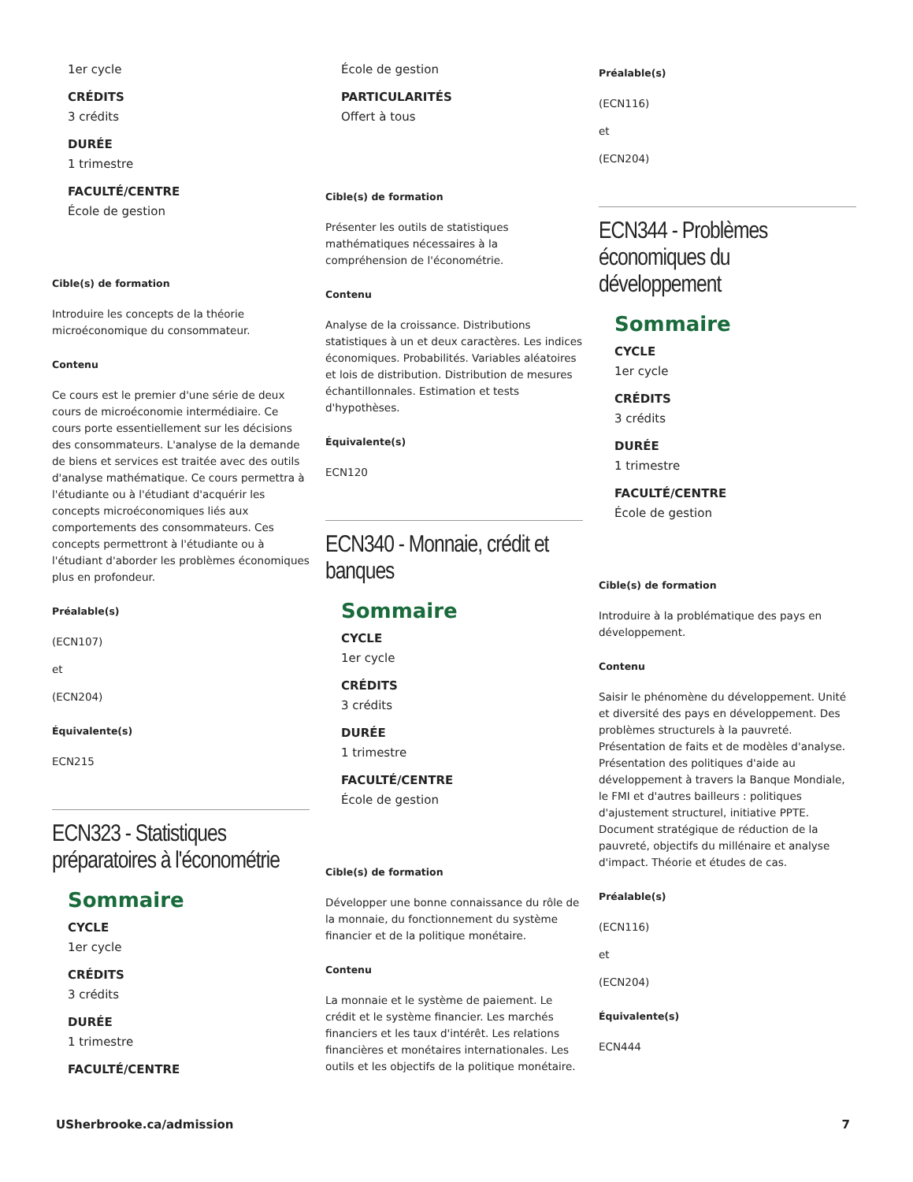1er cycle
CRÉDITS
3 crédits
DURÉE
1 trimestre
FACULTÉ/CENTRE
École de gestion
Cible(s) de formation
Introduire les concepts de la théorie microéconomique du consommateur.
Contenu
Ce cours est le premier d'une série de deux cours de microéconomie intermédiaire. Ce cours porte essentiellement sur les décisions des consommateurs. L'analyse de la demande de biens et services est traitée avec des outils d'analyse mathématique. Ce cours permettra à l'étudiante ou à l'étudiant d'acquérir les concepts microéconomiques liés aux comportements des consommateurs. Ces concepts permettront à l'étudiante ou à l'étudiant d'aborder les problèmes économiques plus en profondeur.
Préalable(s)
(ECN107)
et
(ECN204)
Équivalente(s)
ECN215
ECN323 - Statistiques préparatoires à l'économétrie
Sommaire
CYCLE
1er cycle
CRÉDITS
3 crédits
DURÉE
1 trimestre
FACULTÉ/CENTRE
École de gestion
PARTICULARITÉS
Offert à tous
Cible(s) de formation
Présenter les outils de statistiques mathématiques nécessaires à la compréhension de l'économétrie.
Contenu
Analyse de la croissance. Distributions statistiques à un et deux caractères. Les indices économiques. Probabilités. Variables aléatoires et lois de distribution. Distribution de mesures échantillonnales. Estimation et tests d'hypothèses.
Équivalente(s)
ECN120
ECN340 - Monnaie, crédit et banques
Sommaire
CYCLE
1er cycle
CRÉDITS
3 crédits
DURÉE
1 trimestre
FACULTÉ/CENTRE
École de gestion
Cible(s) de formation
Développer une bonne connaissance du rôle de la monnaie, du fonctionnement du système financier et de la politique monétaire.
Contenu
La monnaie et le système de paiement. Le crédit et le système financier. Les marchés financiers et les taux d'intérêt. Les relations financières et monétaires internationales. Les outils et les objectifs de la politique monétaire.
Préalable(s)
(ECN116)
et
(ECN204)
ECN344 - Problèmes économiques du développement
Sommaire
CYCLE
1er cycle
CRÉDITS
3 crédits
DURÉE
1 trimestre
FACULTÉ/CENTRE
École de gestion
Cible(s) de formation
Introduire à la problématique des pays en développement.
Contenu
Saisir le phénomène du développement. Unité et diversité des pays en développement. Des problèmes structurels à la pauvreté. Présentation de faits et de modèles d'analyse. Présentation des politiques d'aide au développement à travers la Banque Mondiale, le FMI et d'autres bailleurs : politiques d'ajustement structurel, initiative PPTE. Document stratégique de réduction de la pauvreté, objectifs du millénaire et analyse d'impact. Théorie et études de cas.
Préalable(s)
(ECN116)
et
(ECN204)
Équivalente(s)
ECN444
USherbrooke.ca/admission 7